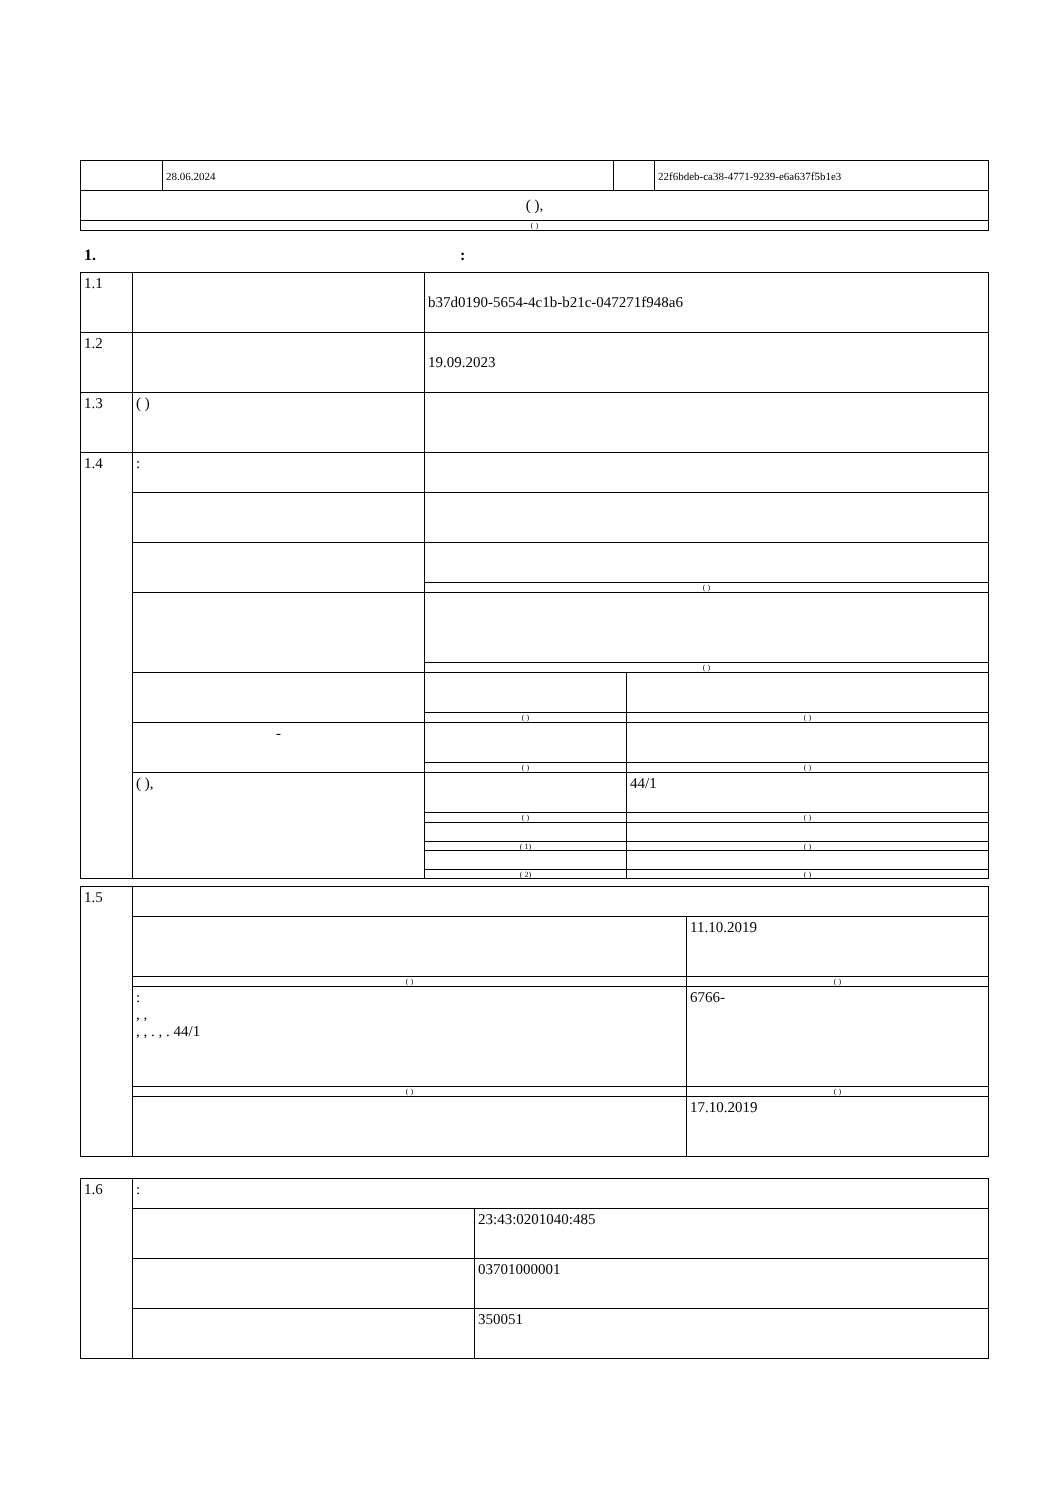| | 28.06.2024 | | 22f6bdeb-ca38-4771-9239-e6a637f5b1e3 |
| ( ), | | | |
| ( ) | | | |
1. :
| 1.1 | | b37d0190-5654-4c1b-b21c-047271f948a6 | |
| 1.2 | | 19.09.2023 | |
| 1.3 | ( ) | | |
| 1.4 | : | | |
| | | ( ) | |
| | | ( ) | |
| | | ( ) | ( ) |
| | - | | |
| | | ( ) | ( ) |
| | ( ), | | 44/1 |
| | | ( ) | ( ) |
| | | ( 1) ( 2) | ( ) ( ) |
| 1.5 | | |
| | | 11.10.2019 |
| | ( ) | ( ) |
| | : , , , , . , . 44/1 | 6766- |
| | ( ) | ( ) |
| | | 17.10.2019 |
| 1.6 | : | |
| | | 23:43:0201040:485 |
| | | 03701000001 |
| | | 350051 |